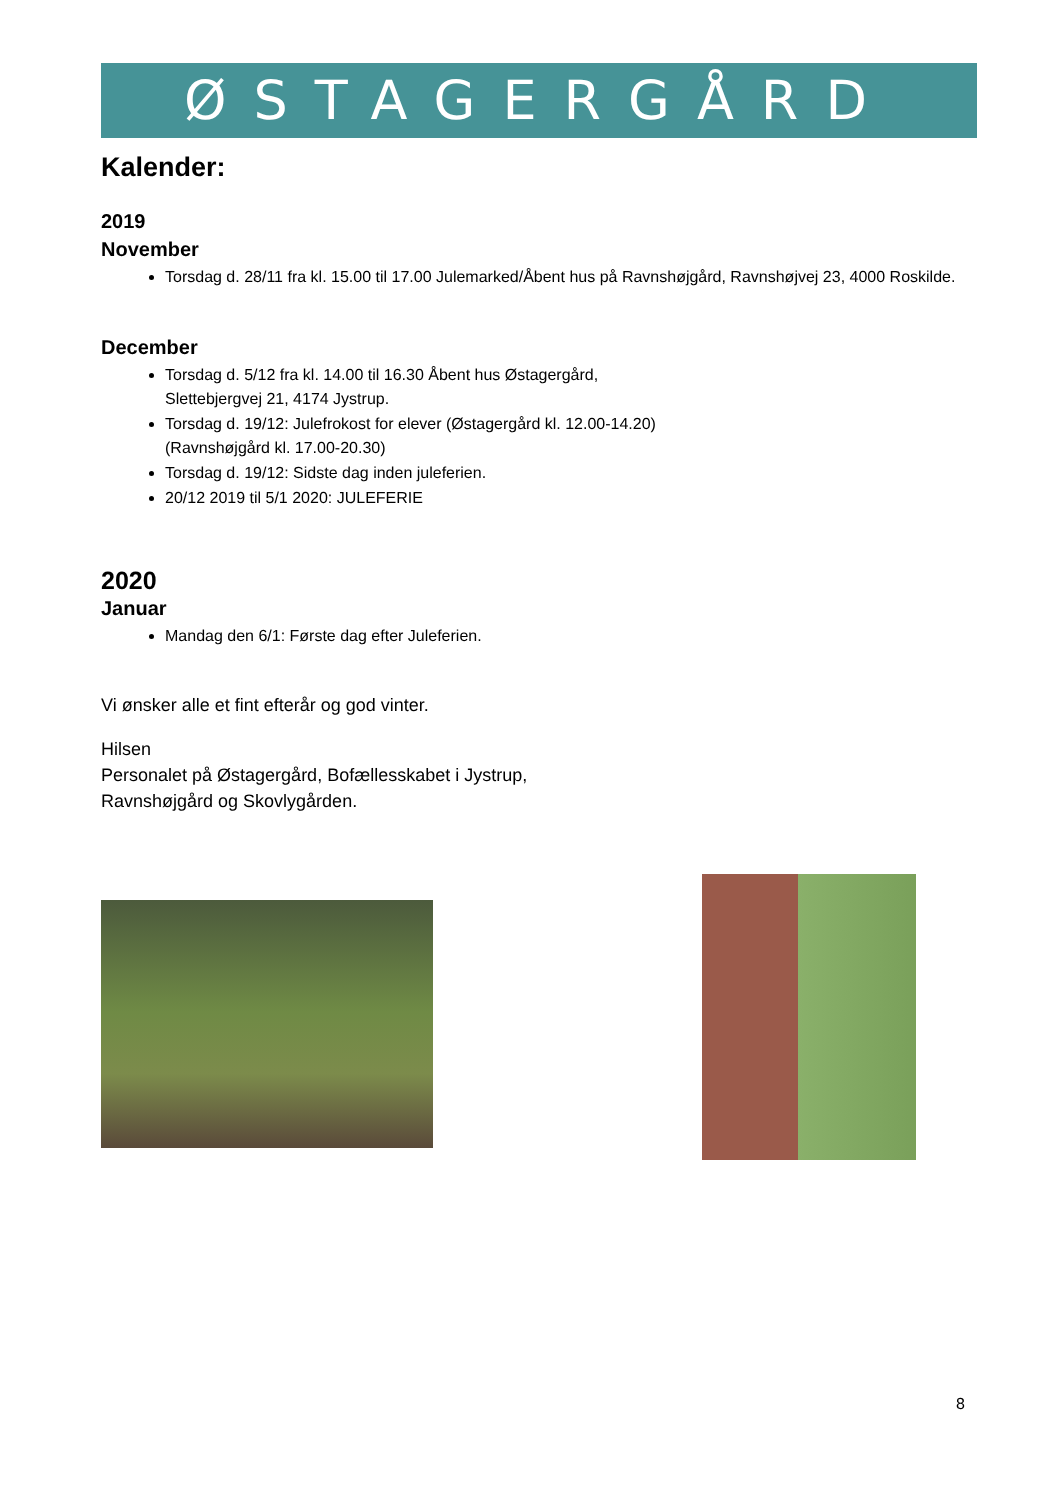ØSTAGERGÅRD
Kalender:
2019
November
Torsdag d. 28/11 fra kl. 15.00 til 17.00 Julemarked/Åbent hus på Ravnshøjgård, Ravnshøjvej 23, 4000 Roskilde.
December
Torsdag d. 5/12 fra kl. 14.00 til 16.30 Åbent hus Østagergård,
Slettebjergvej 21, 4174 Jystrup.
Torsdag d. 19/12: Julefrokost for elever (Østagergård kl. 12.00-14.20)
(Ravnshøjgård kl. 17.00-20.30)
Torsdag d. 19/12: Sidste dag inden juleferien.
20/12 2019 til 5/1 2020: JULEFERIE
2020
Januar
Mandag den 6/1: Første dag efter Juleferien.
Vi ønsker alle et fint efterår og god vinter.
Hilsen
Personalet på Østagergård, Bofællesskabet i Jystrup,
Ravnshøjgård og Skovlygården.
8